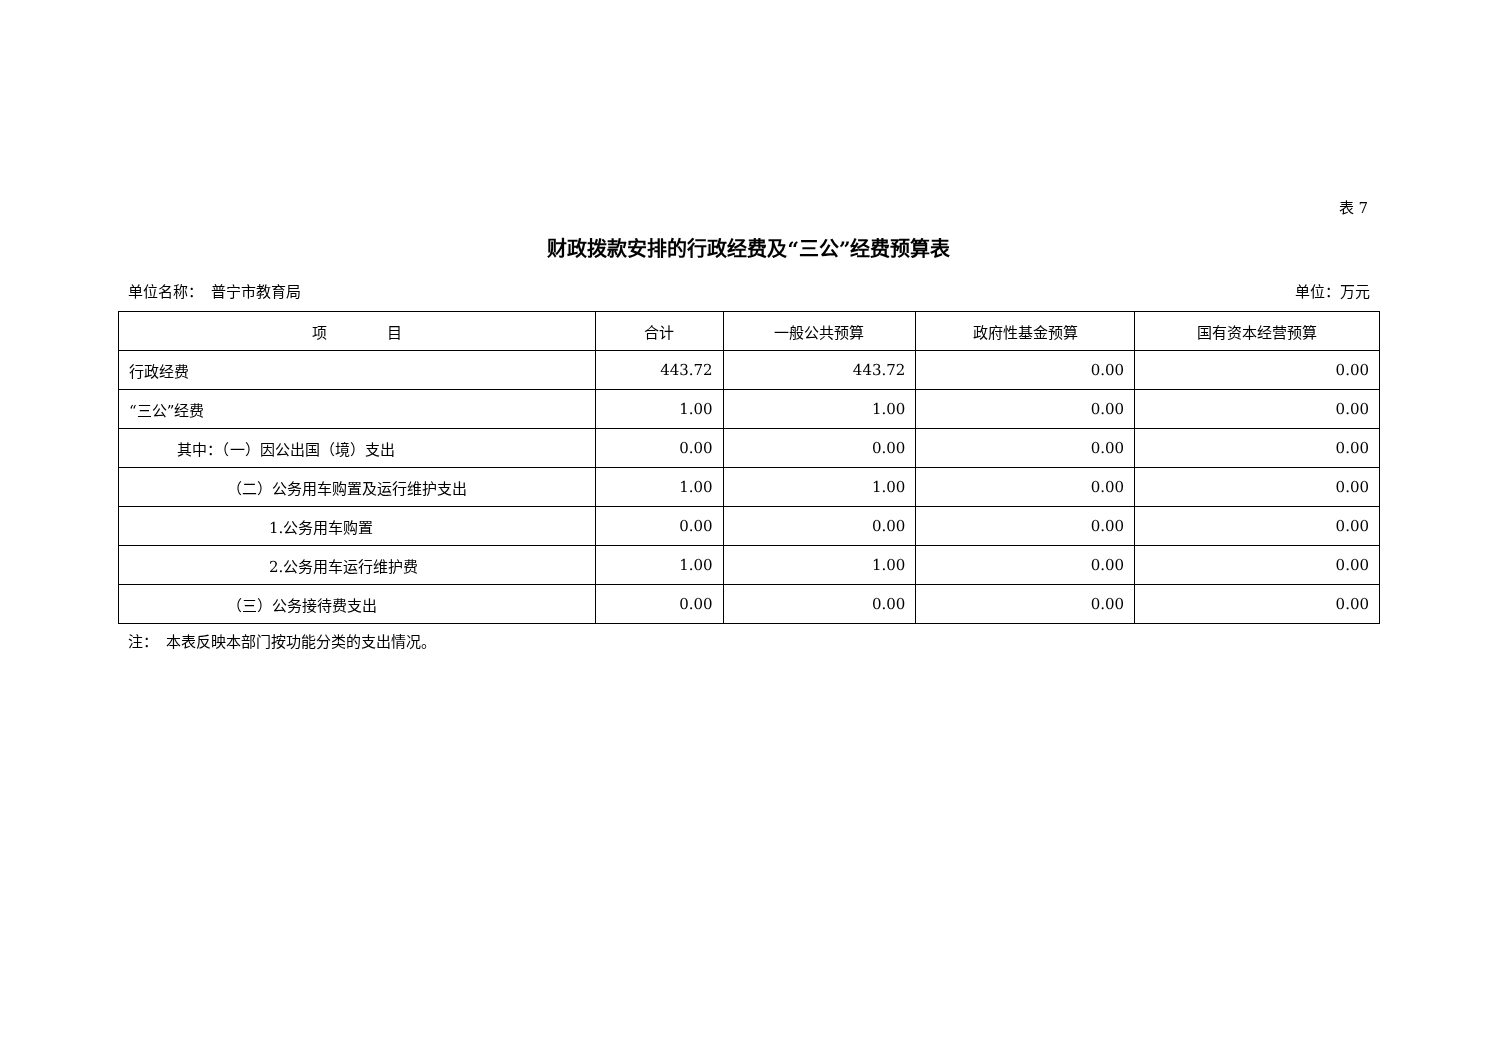表 7
财政拨款安排的行政经费及“三公”经费预算表
单位名称：　普宁市教育局 单位：万元
| 项 目 | 合计 | 一般公共预算 | 政府性基金预算 | 国有资本经营预算 |
| --- | --- | --- | --- | --- |
| 行政经费 | 443.72 | 443.72 | 0.00 | 0.00 |
| “三公”经费 | 1.00 | 1.00 | 0.00 | 0.00 |
| 其中：（一）因公出国（境）支出 | 0.00 | 0.00 | 0.00 | 0.00 |
| （二）公务用车购置及运行维护支出 | 1.00 | 1.00 | 0.00 | 0.00 |
| 1.公务用车购置 | 0.00 | 0.00 | 0.00 | 0.00 |
| 2.公务用车运行维护费 | 1.00 | 1.00 | 0.00 | 0.00 |
| （三）公务接待费支出 | 0.00 | 0.00 | 0.00 | 0.00 |
注：　本表反映本部门按功能分类的支出情况。